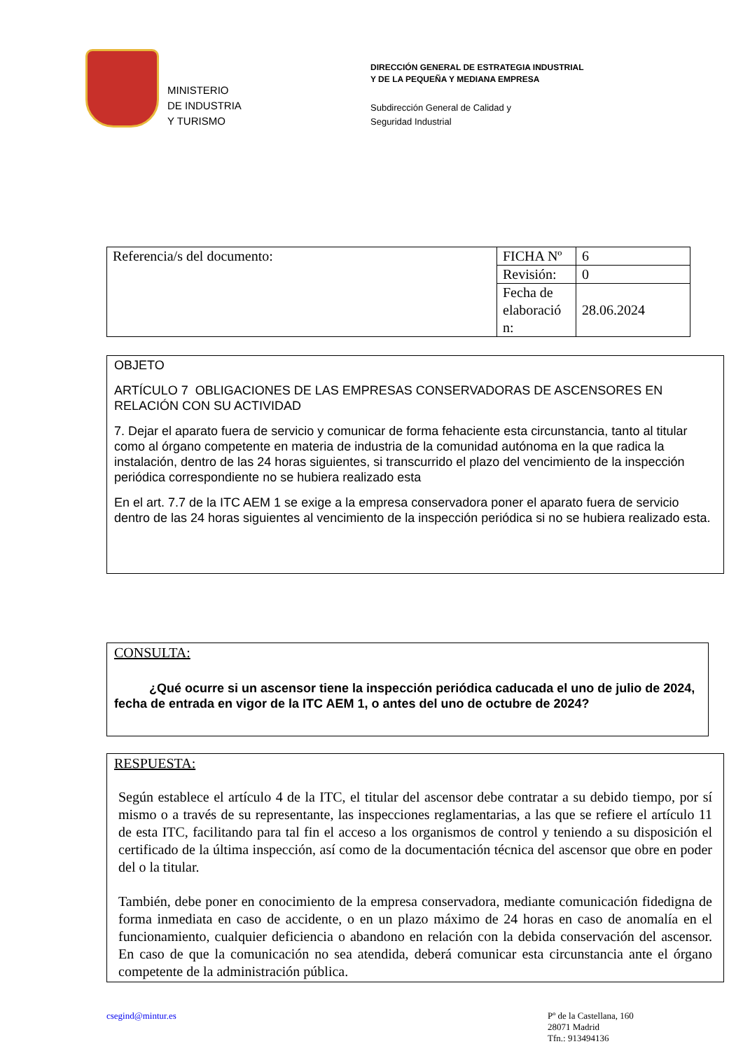MINISTERIO
DE INDUSTRIA
Y TURISMO
DIRECCIÓN GENERAL DE ESTRATEGIA INDUSTRIAL
Y DE LA PEQUEÑA Y MEDIANA EMPRESA
Subdirección General de Calidad y
Seguridad Industrial
| Referencia/s del documento: | FICHA Nº | 6 |
| | Revisión: | 0 |
| | Fecha de elaboració n: | 28.06.2024 |
OBJETO
ARTÍCULO 7 OBLIGACIONES DE LAS EMPRESAS CONSERVADORAS DE ASCENSORES EN RELACIÓN CON SU ACTIVIDAD
7. Dejar el aparato fuera de servicio y comunicar de forma fehaciente esta circunstancia, tanto al titular como al órgano competente en materia de industria de la comunidad autónoma en la que radica la instalación, dentro de las 24 horas siguientes, si transcurrido el plazo del vencimiento de la inspección periódica correspondiente no se hubiera realizado esta
En el art. 7.7 de la ITC AEM 1 se exige a la empresa conservadora poner el aparato fuera de servicio dentro de las 24 horas siguientes al vencimiento de la inspección periódica si no se hubiera realizado esta.
CONSULTA:
¿Qué ocurre si un ascensor tiene la inspección periódica caducada el uno de julio de 2024, fecha de entrada en vigor de la ITC AEM 1, o antes del uno de octubre de 2024?
RESPUESTA:
Según establece el artículo 4 de la ITC, el titular del ascensor debe contratar a su debido tiempo, por sí mismo o a través de su representante, las inspecciones reglamentarias, a las que se refiere el artículo 11 de esta ITC, facilitando para tal fin el acceso a los organismos de control y teniendo a su disposición el certificado de la última inspección, así como de la documentación técnica del ascensor que obre en poder del o la titular.
También, debe poner en conocimiento de la empresa conservadora, mediante comunicación fidedigna de forma inmediata en caso de accidente, o en un plazo máximo de 24 horas en caso de anomalía en el funcionamiento, cualquier deficiencia o abandono en relación con la debida conservación del ascensor. En caso de que la comunicación no sea atendida, deberá comunicar esta circunstancia ante el órgano competente de la administración pública.
csegind@mintur.es Pº de la Castellana, 160
28071 Madrid
Tfn.: 913494136